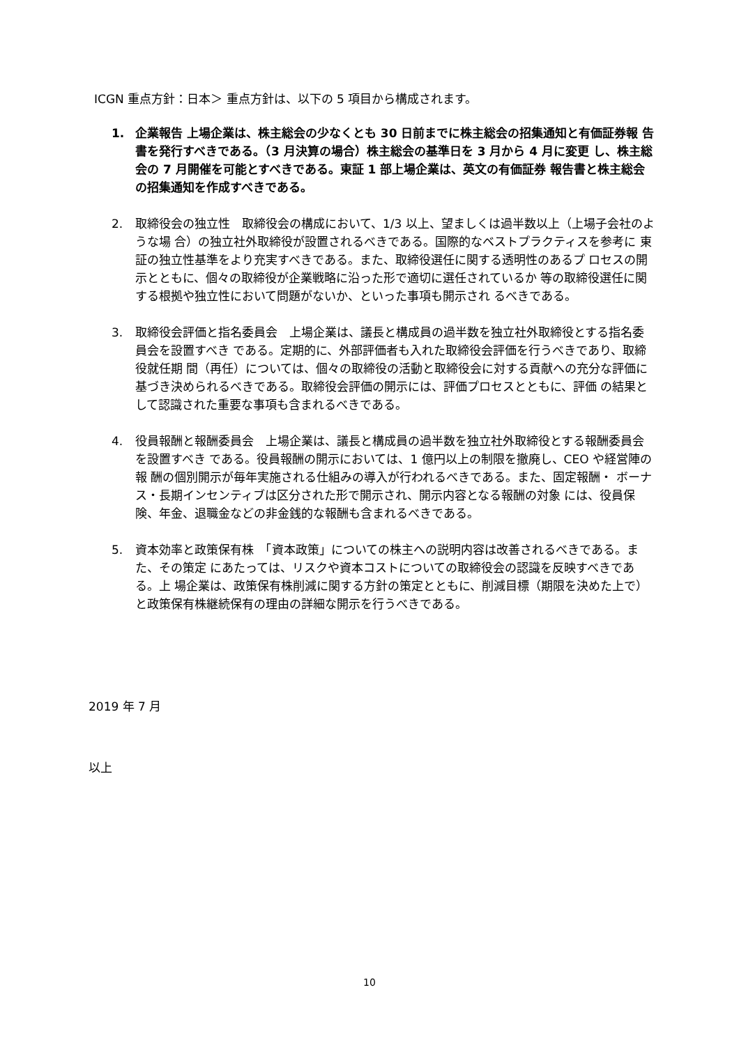ICGN 重点方針：日本＞ 重点方針は、以下の 5 項目から構成されます。
1. 企業報告 上場企業は、株主総会の少なくとも 30 日前までに株主総会の招集通知と有価証券報 告書を発行すべきである。（3 月決算の場合）株主総会の基準日を 3 月から 4 月に変更 し、株主総会の 7 月開催を可能とすべきである。東証 1 部上場企業は、英文の有価証券 報告書と株主総会の招集通知を作成すべきである。
2. 取締役会の独立性　取締役会の構成において、1/3 以上、望ましくは過半数以上（上場子会社のような場 合）の独立社外取締役が設置されるべきである。国際的なベストプラクティスを参考に 東証の独立性基準をより充実すべきである。また、取締役選任に関する透明性のあるプ ロセスの開示とともに、個々の取締役が企業戦略に沿った形で適切に選任されているか 等の取締役選任に関する根拠や独立性において問題がないか、といった事項も開示され るべきである。
3. 取締役会評価と指名委員会　上場企業は、議長と構成員の過半数を独立社外取締役とする指名委員会を設置すべき である。定期的に、外部評価者も入れた取締役会評価を行うべきであり、取締役就任期 間（再任）については、個々の取締役の活動と取締役会に対する貢献への充分な評価に 基づき決められるべきである。取締役会評価の開示には、評価プロセスとともに、評価 の結果として認識された重要な事項も含まれるべきである。
4. 役員報酬と報酬委員会　上場企業は、議長と構成員の過半数を独立社外取締役とする報酬委員会を設置すべき である。役員報酬の開示においては、1 億円以上の制限を撤廃し、CEO や経営陣の報 酬の個別開示が毎年実施される仕組みの導入が行われるべきである。また、固定報酬・ ボーナス・長期インセンティブは区分された形で開示され、開示内容となる報酬の対象 には、役員保険、年金、退職金などの非金銭的な報酬も含まれるべきである。
5. 資本効率と政策保有株　「資本政策」についての株主への説明内容は改善されるべきである。また、その策定 にあたっては、リスクや資本コストについての取締役会の認識を反映すべきである。上 場企業は、政策保有株削減に関する方針の策定とともに、削減目標（期限を決めた上で） と政策保有株継続保有の理由の詳細な開示を行うべきである。
2019 年 7 月
以上
10